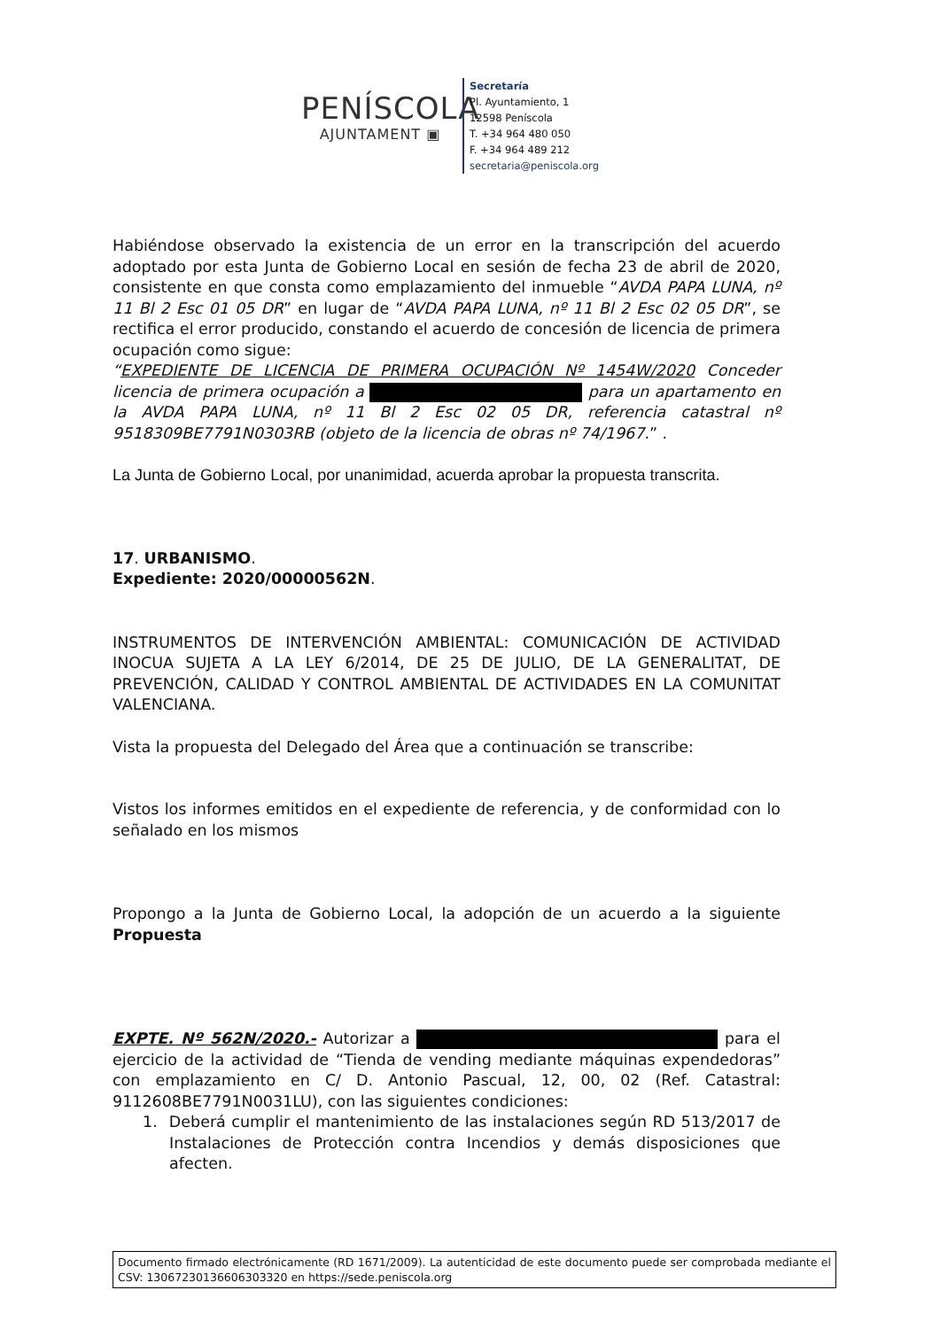PENÍSCOLA
AJUNTAMENT ▣
Secretaría
Pl. Ayuntamiento, 1
12598 Peníscola
T. +34 964 480 050
F. +34 964 489 212
secretaria@peniscola.org
Habiéndose observado la existencia de un error en la transcripción del acuerdo adoptado por esta Junta de Gobierno Local en sesión de fecha 23 de abril de 2020, consistente en que consta como emplazamiento del inmueble “AVDA PAPA LUNA, nº 11 Bl 2 Esc 01 05 DR” en lugar de “AVDA PAPA LUNA, nº 11 Bl 2 Esc 02 05 DR”, se rectifica el error producido, constando el acuerdo de concesión de licencia de primera ocupación como sigue:
“EXPEDIENTE DE LICENCIA DE PRIMERA OCUPACIÓN Nº 1454W/2020 Conceder licencia de primera ocupación a para un apartamento en la AVDA PAPA LUNA, nº 11 Bl 2 Esc 02 05 DR, referencia catastral nº 9518309BE7791N0303RB (objeto de la licencia de obras nº 74/1967.” .
La Junta de Gobierno Local, por unanimidad, acuerda aprobar la propuesta transcrita.
17. URBANISMO.
Expediente: 2020/00000562N.
INSTRUMENTOS DE INTERVENCIÓN AMBIENTAL: COMUNICACIÓN DE ACTIVIDAD INOCUA SUJETA A LA LEY 6/2014, DE 25 DE JULIO, DE LA GENERALITAT, DE PREVENCIÓN, CALIDAD Y CONTROL AMBIENTAL DE ACTIVIDADES EN LA COMUNITAT VALENCIANA.
Vista la propuesta del Delegado del Área que a continuación se transcribe:
Vistos los informes emitidos en el expediente de referencia, y de conformidad con lo señalado en los mismos
Propongo a la Junta de Gobierno Local, la adopción de un acuerdo a la siguiente Propuesta
EXPTE. Nº 562N/2020.- Autorizar a para el ejercicio de la actividad de “Tienda de vending mediante máquinas expendedoras” con emplazamiento en C/ D. Antonio Pascual, 12, 00, 02 (Ref. Catastral: 9112608BE7791N0031LU), con las siguientes condiciones:
1. Deberá cumplir el mantenimiento de las instalaciones según RD 513/2017 de Instalaciones de Protección contra Incendios y demás disposiciones que afecten.
Documento firmado electrónicamente (RD 1671/2009). La autenticidad de este documento puede ser comprobada mediante el CSV: 13067230136606303320 en https://sede.peniscola.org